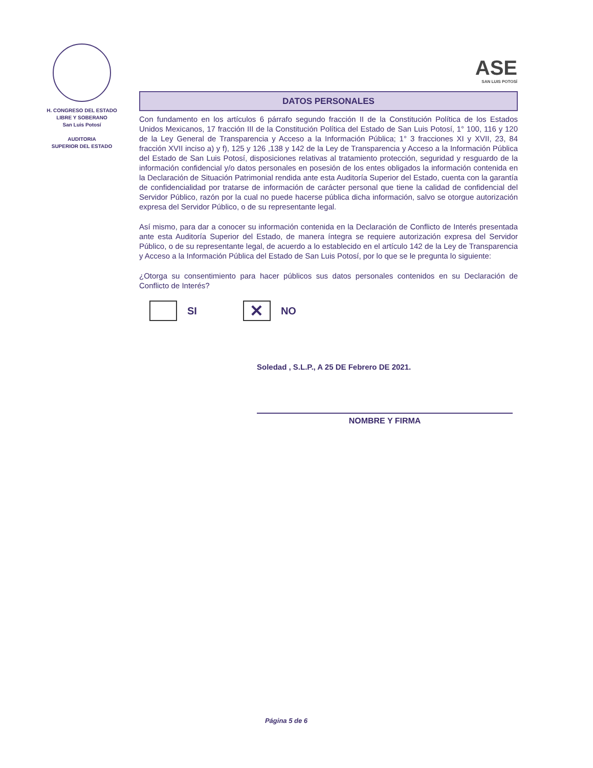H. CONGRESO DEL ESTADO
LIBRE Y SOBERANO
San Luis Potosí
AUDITORIA
SUPERIOR DEL ESTADO
ASE
SAN LUIS POTOSÍ
DATOS PERSONALES
Con fundamento en los artículos 6 párrafo segundo fracción II de la Constitución Política de los Estados Unidos Mexicanos, 17 fracción III de la Constitución Política del Estado de San Luis Potosí, 1° 100, 116 y 120 de la Ley General de Transparencia y Acceso a la Información Pública; 1° 3 fracciones XI y XVII, 23, 84 fracción XVII inciso a) y f), 125 y 126 ,138 y 142 de la Ley de Transparencia y Acceso a la Información Pública del Estado de San Luis Potosí, disposiciones relativas al tratamiento protección, seguridad y resguardo de la información confidencial y/o datos personales en posesión de los entes obligados la información contenida en la Declaración de Situación Patrimonial rendida ante esta Auditoría Superior del Estado, cuenta con la garantía de confidencialidad por tratarse de información de carácter personal que tiene la calidad de confidencial del Servidor Público, razón por la cual no puede hacerse pública dicha información, salvo se otorgue autorización expresa del Servidor Público, o de su representante legal.
Así mismo, para dar a conocer su información contenida en la Declaración de Conflicto de Interés presentada ante esta Auditoría Superior del Estado, de manera íntegra se requiere autorización expresa del Servidor Público, o de su representante legal, de acuerdo a lo establecido en el artículo 142 de la Ley de Transparencia y Acceso a la Información Pública del Estado de San Luis Potosí, por lo que se le pregunta lo siguiente:
¿Otorga su consentimiento para hacer públicos sus datos personales contenidos en su Declaración de Conflicto de Interés?
SI
✕
NO
Soledad , S.L.P., A 25 DE Febrero DE 2021.
NOMBRE Y FIRMA
Página 5 de 6